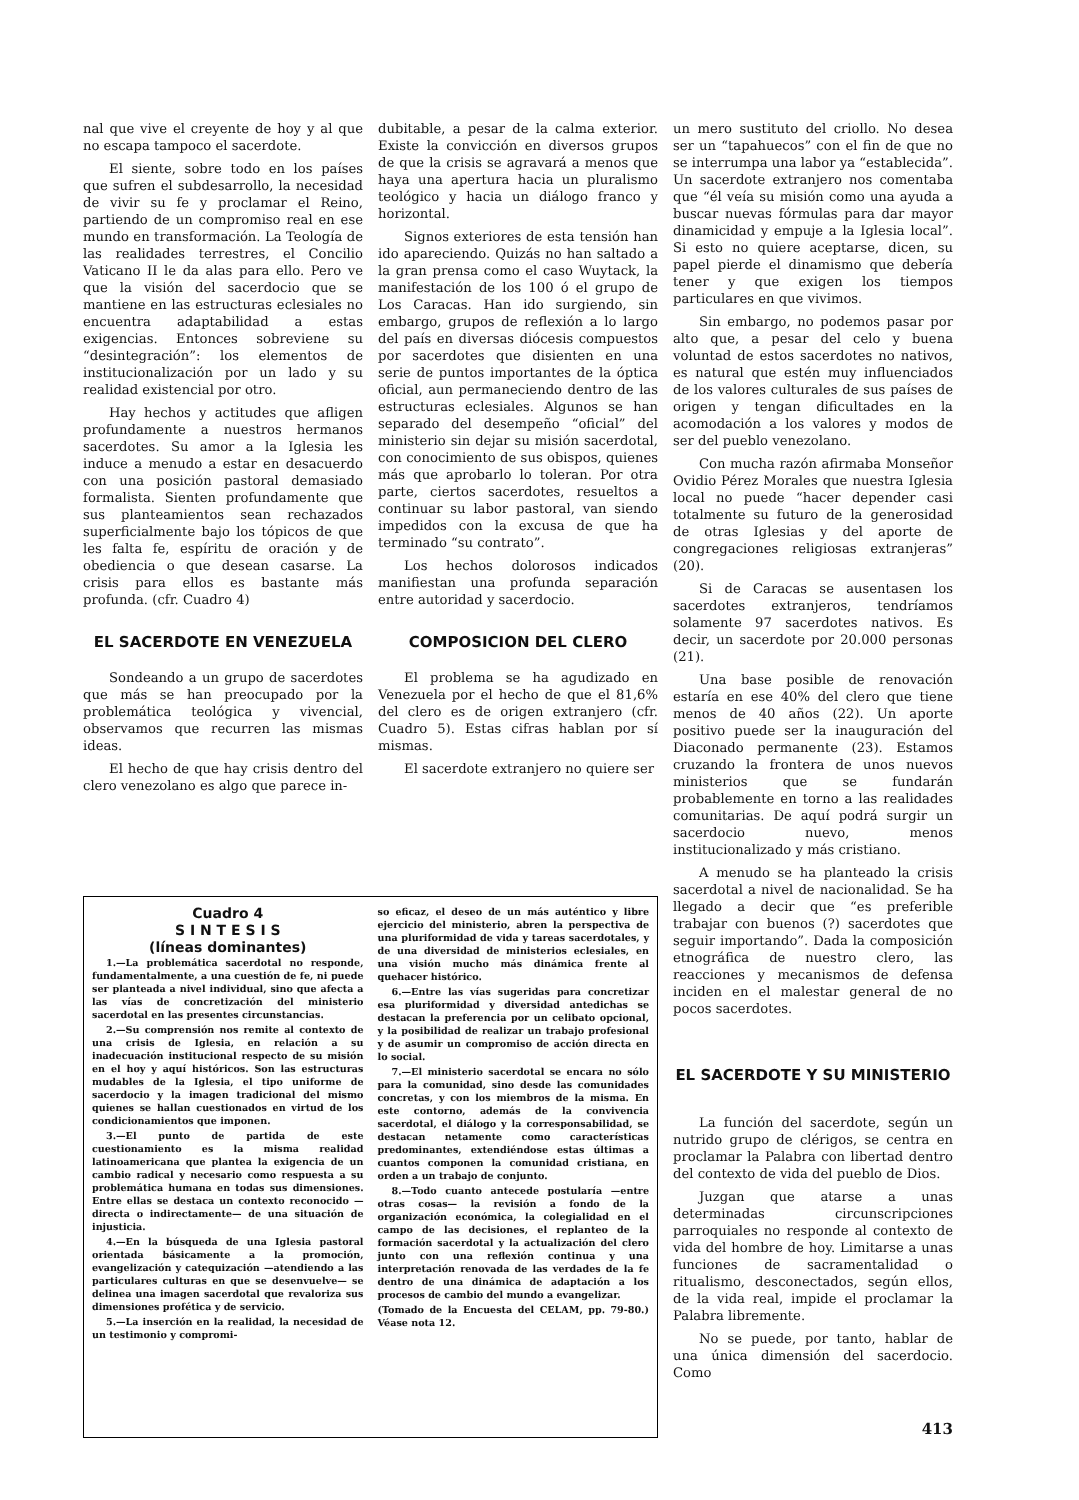nal que vive el creyente de hoy y al que no escapa tampoco el sacerdote.
El siente, sobre todo en los países que sufren el subdesarrollo, la necesidad de vivir su fe y proclamar el Reino, partiendo de un compromiso real en ese mundo en transformación. La Teología de las realidades terrestres, el Concilio Vaticano II le da alas para ello. Pero ve que la visión del sacerdocio que se mantiene en las estructuras eclesiales no encuentra adaptabilidad a estas exigencias. Entonces sobreviene su “desintegración”: los elementos de institucionalización por un lado y su realidad existencial por otro.
Hay hechos y actitudes que afligen profundamente a nuestros hermanos sacerdotes. Su amor a la Iglesia les induce a menudo a estar en desacuerdo con una posición pastoral demasiado formalista. Sienten profundamente que sus planteamientos sean rechazados superficialmente bajo los tópicos de que les falta fe, espíritu de oración y de obediencia o que desean casarse. La crisis para ellos es bastante más profunda. (cfr. Cuadro 4)
EL SACERDOTE EN VENEZUELA
Sondeando a un grupo de sacerdotes que más se han preocupado por la problemática teológica y vivencial, observamos que recurren las mismas ideas.
El hecho de que hay crisis dentro del clero venezolano es algo que parece in-
dubitable, a pesar de la calma exterior. Existe la convicción en diversos grupos de que la crisis se agravará a menos que haya una apertura hacia un pluralismo teológico y hacia un diálogo franco y horizontal.
Signos exteriores de esta tensión han ido apareciendo. Quizás no han saltado a la gran prensa como el caso Wuytack, la manifestación de los 100 ó el grupo de Los Caracas. Han ido surgiendo, sin embargo, grupos de reflexión a lo largo del país en diversas diócesis compuestos por sacerdotes que disienten en una serie de puntos importantes de la óptica oficial, aun permaneciendo dentro de las estructuras eclesiales. Algunos se han separado del desempeño “oficial” del ministerio sin dejar su misión sacerdotal, con conocimiento de sus obispos, quienes más que aprobarlo lo toleran. Por otra parte, ciertos sacerdotes, resueltos a continuar su labor pastoral, van siendo impedidos con la excusa de que ha terminado “su contrato”.
Los hechos dolorosos indicados manifiestan una profunda separación entre autoridad y sacerdocio.
COMPOSICION DEL CLERO
El problema se ha agudizado en Venezuela por el hecho de que el 81,6% del clero es de origen extranjero (cfr. Cuadro 5). Estas cifras hablan por sí mismas.
El sacerdote extranjero no quiere ser
Cuadro 4
S I N T E S I S
(líneas dominantes)
1.—La problemática sacerdotal no responde, fundamentalmente, a una cuestión de fe, ni puede ser planteada a nivel individual, sino que afecta a las vías de concretización del ministerio sacerdotal en las presentes circunstancias.
2.—Su comprensión nos remite al contexto de una crisis de Iglesia, en relación a su inadecuación institucional respecto de su misión en el hoy y aquí históricos. Son las estructuras mudables de la Iglesia, el tipo uniforme de sacerdocio y la imagen tradicional del mismo quienes se hallan cuestionados en virtud de los condicionamientos que imponen.
3.—El punto de partida de este cuestionamiento es la misma realidad latinoamericana que plantea la exigencia de un cambio radical y necesario como respuesta a su problemática humana en todas sus dimensiones. Entre ellas se destaca un contexto reconocido —directa o indirectamente— de una situación de injusticia.
4.—En la búsqueda de una Iglesia pastoral orientada básicamente a la promoción, evangelización y catequización —atendiendo a las particulares culturas en que se desenvuelve— se delinea una imagen sacerdotal que revaloriza sus dimensiones profética y de servicio.
5.—La inserción en la realidad, la necesidad de un testimonio y compromi-
so eficaz, el deseo de un más auténtico y libre ejercicio del ministerio, abren la perspectiva de una pluriformidad de vida y tareas sacerdotales, y de una diversidad de ministerios eclesiales, en una visión mucho más dinámica frente al quehacer histórico.
6.—Entre las vías sugeridas para concretizar esa pluriformidad y diversidad antedichas se destacan la preferencia por un celibato opcional, y la posibilidad de realizar un trabajo profesional y de asumir un compromiso de acción directa en lo social.
7.—El ministerio sacerdotal se encara no sólo para la comunidad, sino desde las comunidades concretas, y con los miembros de la misma. En este contorno, además de la convivencia sacerdotal, el diálogo y la corresponsabilidad, se destacan netamente como características predominantes, extendiéndose estas últimas a cuantos componen la comunidad cristiana, en orden a un trabajo de conjunto.
8.—Todo cuanto antecede postularía —entre otras cosas— la revisión a fondo de la organización económica, la colegialidad en el campo de las decisiones, el replanteo de la formación sacerdotal y la actualización del clero junto con una reflexión continua y una interpretación renovada de las verdades de la fe dentro de una dinámica de adaptación a los procesos de cambio del mundo a evangelizar.
(Tomado de la Encuesta del CELAM, pp. 79-80.) Véase nota 12.
un mero sustituto del criollo. No desea ser un “tapahuecos” con el fin de que no se interrumpa una labor ya “establecida”. Un sacerdote extranjero nos comentaba que “él veía su misión como una ayuda a buscar nuevas fórmulas para dar mayor dinamicidad y empuje a la Iglesia local”. Si esto no quiere aceptarse, dicen, su papel pierde el dinamismo que debería tener y que exigen los tiempos particulares en que vivimos.
Sin embargo, no podemos pasar por alto que, a pesar del celo y buena voluntad de estos sacerdotes no nativos, es natural que estén muy influenciados de los valores culturales de sus países de origen y tengan dificultades en la acomodación a los valores y modos de ser del pueblo venezolano.
Con mucha razón afirmaba Monseñor Ovidio Pérez Morales que nuestra Iglesia local no puede “hacer depender casi totalmente su futuro de la generosidad de otras Iglesias y del aporte de congregaciones religiosas extranjeras” (20).
Si de Caracas se ausentasen los sacerdotes extranjeros, tendríamos solamente 97 sacerdotes nativos. Es decir, un sacerdote por 20.000 personas (21).
Una base posible de renovación estaría en ese 40% del clero que tiene menos de 40 años (22). Un aporte positivo puede ser la inauguración del Diaconado permanente (23). Estamos cruzando la frontera de unos nuevos ministerios que se fundarán probablemente en torno a las realidades comunitarias. De aquí podrá surgir un sacerdocio nuevo, menos institucionalizado y más cristiano.
A menudo se ha planteado la crisis sacerdotal a nivel de nacionalidad. Se ha llegado a decir que “es preferible trabajar con buenos (?) sacerdotes que seguir importando”. Dada la composición etnográfica de nuestro clero, las reacciones y mecanismos de defensa inciden en el malestar general de no pocos sacerdotes.
EL SACERDOTE Y SU MINISTERIO
La función del sacerdote, según un nutrido grupo de clérigos, se centra en proclamar la Palabra con libertad dentro del contexto de vida del pueblo de Dios.
Juzgan que atarse a unas determinadas circunscripciones parroquiales no responde al contexto de vida del hombre de hoy. Limitarse a unas funciones de sacramentalidad o ritualismo, desconectados, según ellos, de la vida real, impide el proclamar la Palabra libremente.
No se puede, por tanto, hablar de una única dimensión del sacerdocio. Como
413